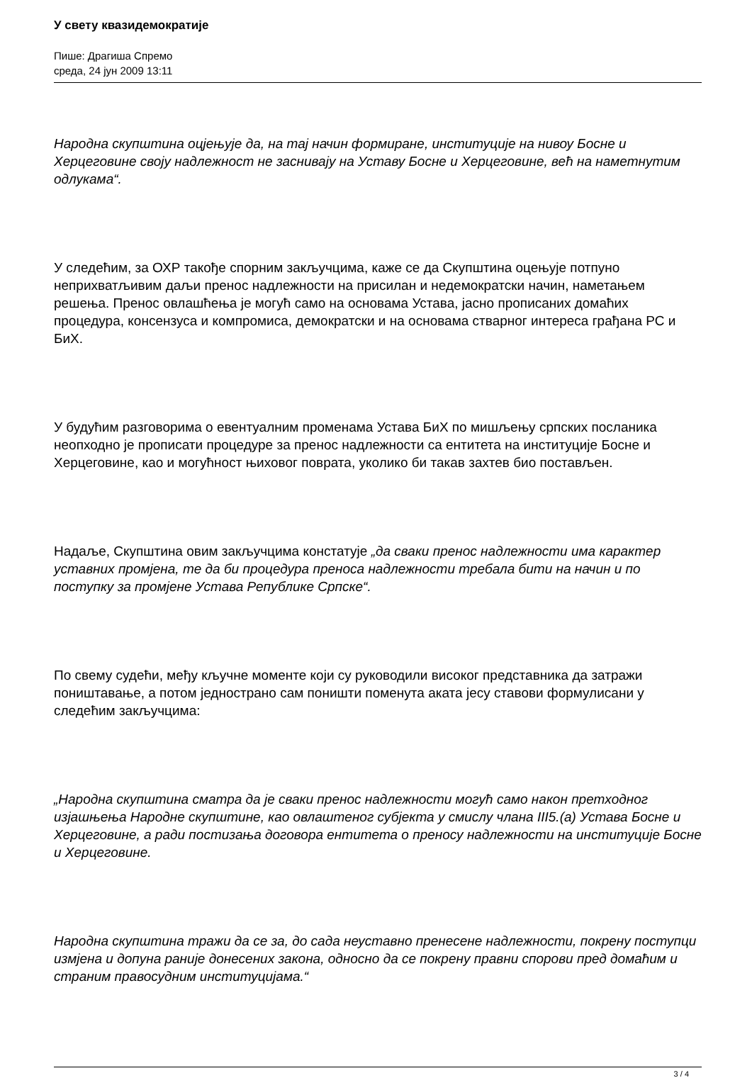У свету квазидемократије
Пише: Драгиша Спремо
среда, 24 јун 2009 13:11
Народна скупштина оцјењује да, на тај начин формиране, институције на нивоу Босне и Херцеговине своју надлежност не заснивају на Уставу Босне и Херцеговине, већ на наметнутим одлукама“.
У следећим, за ОХР такође спорним закључцима, каже се да Скупштина оцењује потпуно неприхватљивим даљи пренос надлежности на присилан и недемократски начин, наметањем решења. Пренос овлашћења је могућ само на основама Устава, јасно прописаних домаћих процедура, консензуса и компромиса, демократски и на основама стварног интереса грађана РС и БиХ.
У будућим разговорима о евентуалним променама Устава БиХ по мишљењу српских посланика неопходно је прописати процедуре за пренос надлежности са ентитета на институције Босне и Херцеговине, као и могућност њиховог поврата, уколико би такав захтев био постављен.
Надаље, Скупштина овим закључцима констатује „да сваки пренос надлежности има карактер уставних промјена, те да би процедура преноса надлежности требала бити на начин и по поступку за промјене Устава Републике Српске“.
По свему судећи, међу кључне моменте који су руководили високог представника да затражи поништавање, а потом једнострано сам поништи поменута аката јесу ставови формулисани у следећим закључцима:
„Народна скупштина сматра да је сваки пренос надлежности могућ само након претходног изјашњења Народне скупштине, као овлаштеног субјекта у смислу члана III5.(а) Устава Босне и Херцеговине, а ради постизања договора ентитета о преносу надлежности на институције Босне и Херцеговине.
Народна скупштина тражи да се за, до сада неуставно пренесене надлежности, покрену поступци измјена и допуна раније донесених закона, односно да се покрену правни спорови пред домаћим и страним правосудним институцијама.“
3 / 4